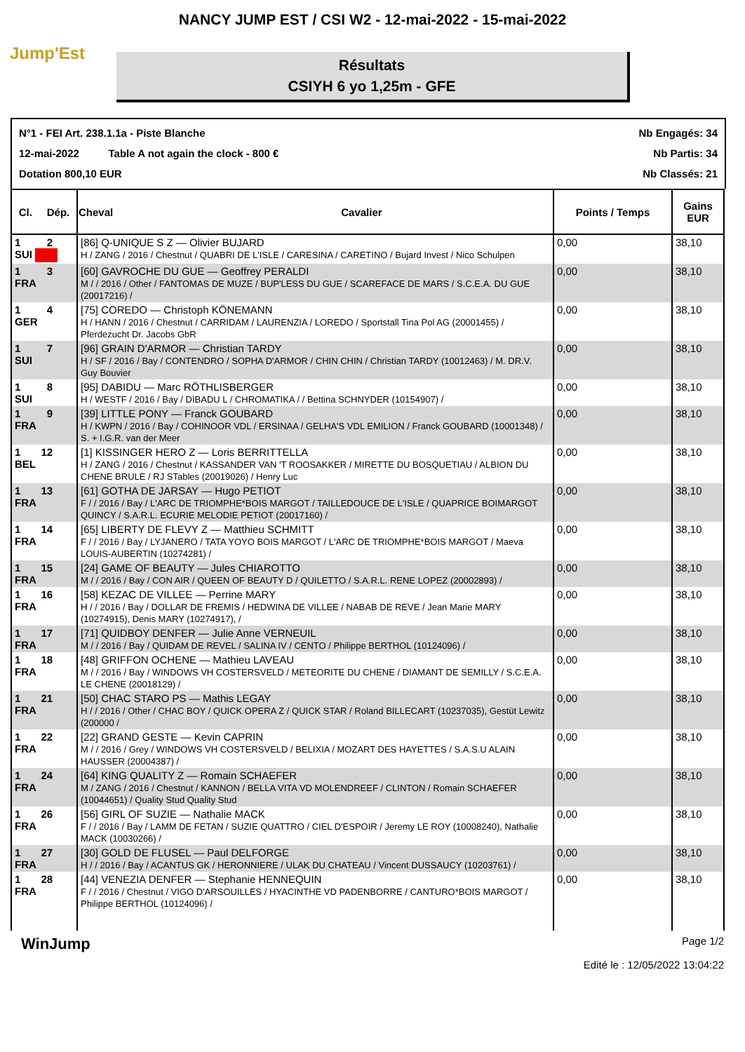NANCY JUMP EST / CSI W2 - 12-mai-2022 - 15-mai-2022
Jump'Est
Résultats
CSIYH 6 yo 1,25m - GFE
N°1 - FEI Art. 238.1.1a - Piste Blanche Nb Engagés: 34
12-mai-2022 Table A not again the clock - 800 € Nb Partis: 34
Dotation 800,10 EUR Nb Classés: 21
| Cl. Dép. | Cheval Cavalier | Points / Temps | Gains EUR |
| --- | --- | --- | --- |
| 1 2 SUI | [86] Q-UNIQUE S Z — Olivier BUJARD H / ZANG / 2016 / Chestnut / QUABRI DE L'ISLE / CARESINA / CARETINO / Bujard Invest / Nico Schulpen | 0,00 | 38,10 |
| 1 3 FRA | [60] GAVROCHE DU GUE — Geoffrey PERALDI M / / 2016 / Other / FANTOMAS DE MUZE / BUP'LESS DU GUE / SCAREFACE DE MARS / S.C.E.A. DU GUE (20017216) / | 0,00 | 38,10 |
| 1 4 GER | [75] COREDO — Christoph KÖNEMANN H / HANN / 2016 / Chestnut / CARRIDAM / LAURENZIA / LOREDO / Sportstall Tina Pol AG (20001455) / Pferdezucht Dr. Jacobs GbR | 0,00 | 38,10 |
| 1 7 SUI | [96] GRAIN D'ARMOR — Christian TARDY H / SF / 2016 / Bay / CONTENDRO / SOPHA D'ARMOR / CHIN CHIN / Christian TARDY (10012463) / M. DR.V. Guy Bouvier | 0,00 | 38,10 |
| 1 8 SUI | [95] DABIDU — Marc RÖTHLISBERGER H / WESTF / 2016 / Bay / DIBADU L / CHROMATIKA / / Bettina SCHNYDER (10154907) / | 0,00 | 38,10 |
| 1 9 FRA | [39] LITTLE PONY — Franck GOUBARD H / KWPN / 2016 / Bay / COHINOOR VDL / ERSINAA / GELHA'S VDL EMILION / Franck GOUBARD (10001348) / S. + I.G.R. van der Meer | 0,00 | 38,10 |
| 1 12 BEL | [1] KISSINGER HERO Z — Loris BERRITTELLA H / ZANG / 2016 / Chestnut / KASSANDER VAN 'T ROOSAKKER / MIRETTE DU BOSQUETIAU / ALBION DU CHENE BRULE / RJ STables (20019026) / Henry Luc | 0,00 | 38,10 |
| 1 13 FRA | [61] GOTHA DE JARSAY — Hugo PETIOT F / / 2016 / Bay / L'ARC DE TRIOMPHE*BOIS MARGOT / TAILLEDOUCE DE L'ISLE / QUAPRICE BOIMARGOT QUINCY / S.A.R.L. ECURIE MELODIE PETIOT (20017160) / | 0,00 | 38,10 |
| 1 14 FRA | [65] LIBERTY DE FLEVY Z — Matthieu SCHMITT F / / 2016 / Bay / LYJANERO / TATA YOYO BOIS MARGOT / L'ARC DE TRIOMPHE*BOIS MARGOT / Maeva LOUIS-AUBERTIN (10274281) / | 0,00 | 38,10 |
| 1 15 FRA | [24] GAME OF BEAUTY — Jules CHIAROTTO M / / 2016 / Bay / CON AIR / QUEEN OF BEAUTY D / QUILETTO / S.A.R.L. RENE LOPEZ (20002893) / | 0,00 | 38,10 |
| 1 16 FRA | [58] KEZAC DE VILLEE — Perrine MARY H / / 2016 / Bay / DOLLAR DE FREMIS / HEDWINA DE VILLEE / NABAB DE REVE / Jean Marie MARY (10274915), Denis MARY (10274917), / | 0,00 | 38,10 |
| 1 17 FRA | [71] QUIDBOY DENFER — Julie Anne VERNEUIL M / / 2016 / Bay / QUIDAM DE REVEL / SALINA IV / CENTO / Philippe BERTHOL (10124096) / | 0,00 | 38,10 |
| 1 18 FRA | [48] GRIFFON OCHENE — Mathieu LAVEAU M / / 2016 / Bay / WINDOWS VH COSTERSVELD / METEORITE DU CHENE / DIAMANT DE SEMILLY / S.C.E.A. LE CHENE (20018129) / | 0,00 | 38,10 |
| 1 21 FRA | [50] CHAC STARO PS — Mathis LEGAY H / / 2016 / Other / CHAC BOY / QUICK OPERA Z / QUICK STAR / Roland BILLECART (10237035), Gestüt Lewitz (200000 / | 0,00 | 38,10 |
| 1 22 FRA | [22] GRAND GESTE — Kevin CAPRIN M / / 2016 / Grey / WINDOWS VH COSTERSVELD / BELIXIA / MOZART DES HAYETTES / S.A.S.U ALAIN HAUSSER (20004387) / | 0,00 | 38,10 |
| 1 24 FRA | [64] KING QUALITY Z — Romain SCHAEFER M / ZANG / 2016 / Chestnut / KANNON / BELLA VITA VD MOLENDREEF / CLINTON / Romain SCHAEFER (10044651) / Quality Stud Quality Stud | 0,00 | 38,10 |
| 1 26 FRA | [56] GIRL OF SUZIE — Nathalie MACK F / / 2016 / Bay / LAMM DE FETAN / SUZIE QUATTRO / CIEL D'ESPOIR / Jeremy LE ROY (10008240), Nathalie MACK (10030266) / | 0,00 | 38,10 |
| 1 27 FRA | [30] GOLD DE FLUSEL — Paul DELFORGE H / / 2016 / Bay / ACANTUS GK / HERONNIERE / ULAK DU CHATEAU / Vincent DUSSAUCY (10203761) / | 0,00 | 38,10 |
| 1 28 FRA | [44] VENEZIA DENFER — Stephanie HENNEQUIN F / / 2016 / Chestnut / VIGO D'ARSOUILLES / HYACINTHE VD PADENBORRE / CANTURO*BOIS MARGOT / Philippe BERTHOL (10124096) / | 0,00 | 38,10 |
WinJump Page 1/2
Edité le : 12/05/2022 13:04:22